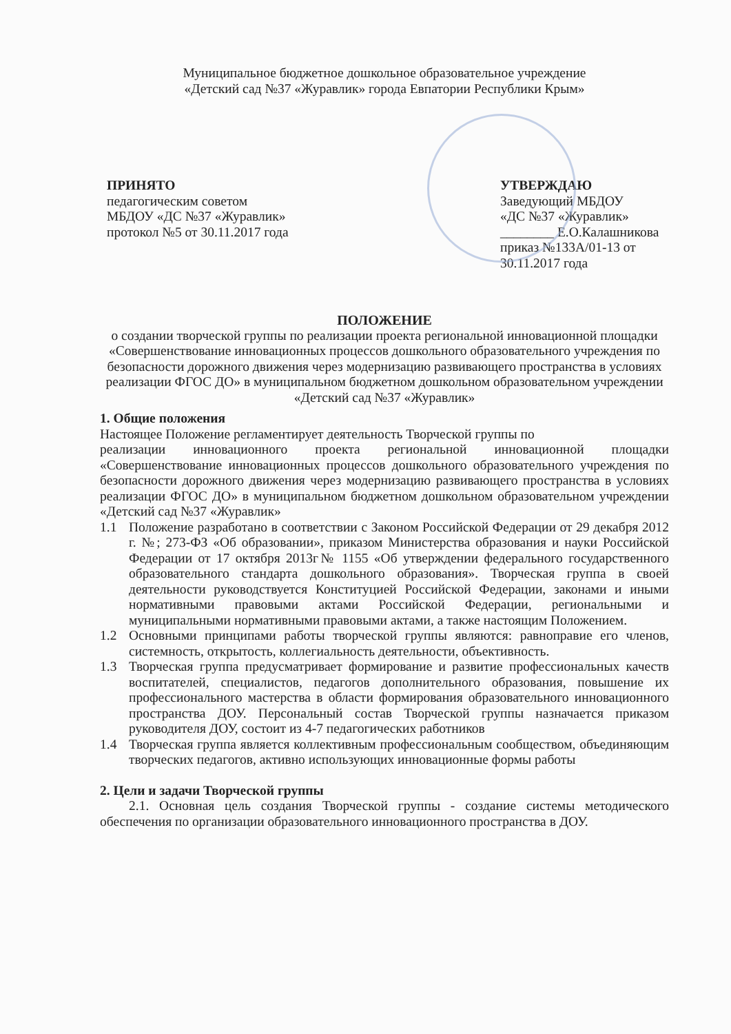Муниципальное бюджетное дошкольное образовательное учреждение
«Детский сад №37 «Журавлик» города Евпатории Республики Крым»
ПРИНЯТО
педагогическим советом
МБДОУ «ДС №37 «Журавлик»
протокол №5 от 30.11.2017 года
УТВЕРЖДАЮ
Заведующий МБДОУ
«ДС №37 «Журавлик»
________ Е.О.Калашникова
приказ №133А/01-13 от
30.11.2017 года
ПОЛОЖЕНИЕ
о создании творческой группы по реализации проекта региональной инновационной площадки «Совершенствование инновационных процессов дошкольного образовательного учреждения по безопасности дорожного движения через модернизацию развивающего пространства в условиях реализации ФГОС ДО» в муниципальном бюджетном дошкольном образовательном учреждении «Детский сад №37 «Журавлик»
1. Общие положения
Настоящее Положение регламентирует деятельность Творческой группы по
реализации инновационного проекта региональной инновационной площадки «Совершенствование инновационных процессов дошкольного образовательного учреждения по безопасности дорожного движения через модернизацию развивающего пространства в условиях реализации ФГОС ДО» в муниципальном бюджетном дошкольном образовательном учреждении «Детский сад №37 «Журавлик»
1.1 Положение разработано в соответствии с Законом Российской Федерации от 29 декабря 2012 г. №; 273-ФЗ «Об образовании», приказом Министерства образования и науки Российской Федерации от 17 октября 2013г№ 1155 «Об утверждении федерального государственного образовательного стандарта дошкольного образования». Творческая группа в своей деятельности руководствуется Конституцией Российской Федерации, законами и иными нормативными правовыми актами Российской Федерации, региональными и муниципальными нормативными правовыми актами, а также настоящим Положением.
1.2 Основными принципами работы творческой группы являются: равноправие его членов, системность, открытость, коллегиальность деятельности, объективность.
1.3 Творческая группа предусматривает формирование и развитие профессиональных качеств воспитателей, специалистов, педагогов дополнительного образования, повышение их профессионального мастерства в области формирования образовательного инновационного пространства ДОУ. Персональный состав Творческой группы назначается приказом руководителя ДОУ, состоит из 4-7 педагогических работников
1.4 Творческая группа является коллективным профессиональным сообществом, объединяющим творческих педагогов, активно использующих инновационные формы работы
2. Цели и задачи Творческой группы
2.1. Основная цель создания Творческой группы - создание системы методического обеспечения по организации образовательного инновационного пространства в ДОУ.